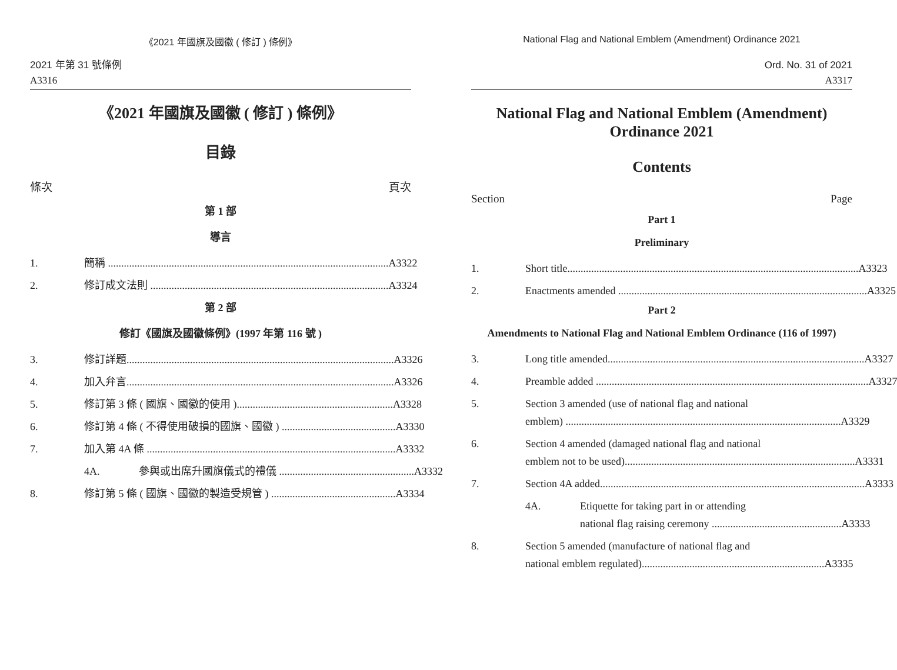《2021 年國旗及國徽 ( 修訂 ) 條例》
2021 年第 31 號條例
A3316
《2021 年國旗及國徽 ( 修訂 ) 條例》
目錄
條次 頁次
第 1 部
導言
1. 簡稱 .......................................................................................................... A3322
2. 修訂成文法則 .......................................................................................... A3324
第 2 部
修訂《國旗及國徽條例》(1997 年第 116 號 )
3. 修訂詳題..................................................................................................... A3326
4. 加入弁言..................................................................................................... A3326
5. 修訂第 3 條 ( 國旗、國徽的使用 )........................................................... A3328
6. 修訂第 4 條 ( 不得使用破損的國旗、國徽 ) ........................................... A3330
7. 加入第 4A 條 .............................................................................................. A3332
4A. 參與或出席升國旗儀式的禮儀 ................................................... A3332
8. 修訂第 5 條 ( 國旗、國徽的製造受規管 ) ............................................... A3334
National Flag and National Emblem (Amendment) Ordinance 2021
Ord. No. 31 of 2021
A3317
National Flag and National Emblem (Amendment)
Ordinance 2021
Contents
Section Page
Part 1
Preliminary
1. Short title.............................................................................................................. A3323
2. Enactments amended .............................................................................................. A3325
Part 2
Amendments to National Flag and National Emblem Ordinance (116 of 1997)
3. Long title amended................................................................................................. A3327
4. Preamble added ....................................................................................................... A3327
5. Section 3 amended (use of national flag and national
emblem) ........................................................................................................ A3329
6. Section 4 amended (damaged national flag and national
emblem not to be used)....................................................................................... A3331
7. Section 4A added.................................................................................................... A3333
4A. Etiquette for taking part in or attending
national flag raising ceremony ................................................. A3333
8. Section 5 amended (manufacture of national flag and
national emblem regulated)..................................................................... A3335